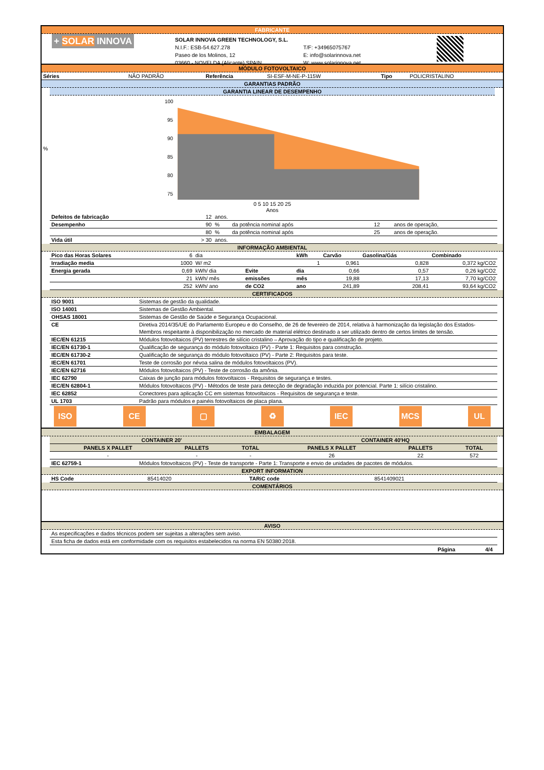FABRICANTE
+ SOLAR INNOVA
SOLAR INNOVA GREEN TECHNOLOGY, S.L.
N.I.F.: ESB-54.627.278
Paseo de los Molinos, 12
03660 - NOVELDA (Alicante) SPAIN
T/F: +34965075767
E: info@solarinnova.net
W: www.solarinnova.net
MÓDULO FOTOVOLTAICO
| Séries | NÃO PADRÃO | Referência | SI-ESF-M-NE-P-115W | Tipo | POLICRISTALINO |
GARANTIAS PADRÃO
GARANTIA LINEAR DE DESEMPENHO
%
100
95
90
85
80
75
0 5 10 15 20 25
Anos
| Defeitos de fabricação | 12 | anos. | | | |
| Desempenho | 90 | % | da potência nominal após | 12 | anos de operação, |
| | 80 | % | da potência nominal após | 25 | anos de operação. |
| Vida útil | > 30 | anos. | | | |
INFORMAÇÃO AMBIENTAL
| Pico das Horas Solares | 6 | dia | | kWh | Carvão | Gasolina/Gás | Combinado |
| Irradiação media | 1000 | W/ m2 | | 1 | 0,961 | 0,828 | 0,372 kg/CO2 |
| Energia gerada | 0,69 | kWh/ dia | Evite | dia | 0,66 | 0,57 | 0,26 kg/CO2 |
| | 21 | kWh/ mês | emissões | mês | 19,88 | 17,13 | 7,70 kg/CO2 |
| | 252 | kWh/ ano | de CO2 | ano | 241,89 | 208,41 | 93,64 kg/CO2 |
CERTIFICADOS
| ISO 9001 | Sistemas de gestão da qualidade. |
| ISO 14001 | Sistemas de Gestão Ambiental. |
| OHSAS 18001 | Sistemas de Gestão de Saúde e Segurança Ocupacional. |
| CE | Diretiva 2014/35/UE do Parlamento Europeu e do Conselho, de 26 de fevereiro de 2014, relativa à harmonização da legislação dos Estados-Membros respeitante à disponibilização no mercado de material elétrico destinado a ser utilizado dentro de certos limites de tensão. |
| IEC/EN 61215 | Módulos fotovoltaicos (PV) terrestres de silício cristalino – Aprovação do tipo e qualificação de projeto. |
| IEC/EN 61730-1 | Qualificação de segurança do módulo fotovoltaico (PV) - Parte 1: Requisitos para construção. |
| IEC/EN 61730-2 | Qualificação de segurança do módulo fotovoltaico (PV) - Parte 2: Requisitos para teste. |
| IEC/EN 61701 | Teste de corrosão por névoa salina de módulos fotovoltaicos (PV). |
| IEC/EN 62716 | Módulos fotovoltaicos (PV) - Teste de corrosão da amônia. |
| IEC 62790 | Caixas de junção para módulos fotovoltaicos - Requisitos de segurança e testes. |
| IEC/EN 62804-1 | Módulos fotovoltaicos (PV) - Métodos de teste para detecção de degradação induzida por potencial. Parte 1: silício cristalino. |
| IEC 62852 | Conectores para aplicação CC em sistemas fotovoltaicos - Requisitos de segurança e teste. |
| UL 1703 | Padrão para módulos e painéis fotovoltaicos de placa plana. |
ISO CE ▢ ♻ IEC MCS UL
EMBALAGEM
| CONTAINER 20' | | | CONTAINER 40'HQ | | |
| --- | --- | --- | --- | --- | --- |
| PANELS X PALLET | PALLETS | TOTAL | PANELS X PALLET | PALLETS | TOTAL |
| - | - | - | 26 | 22 | 572 |
| IEC 62759-1 | Módulos fotovoltaicos (PV) - Teste de transporte - Parte 1: Transporte e envio de unidades de pacotes de módulos. |
EXPORT INFORMATION
| HS Code | 85414020 | TARiC code | 8541409021 |
COMENTÁRIOS
AVISO
| As especificações e dados técnicos podem ser sujeitas a alterações sem aviso. |
| Esta ficha de dados está em conformidade com os requisitos estabelecidos na norma EN 50380:2018. |
Página 4/4